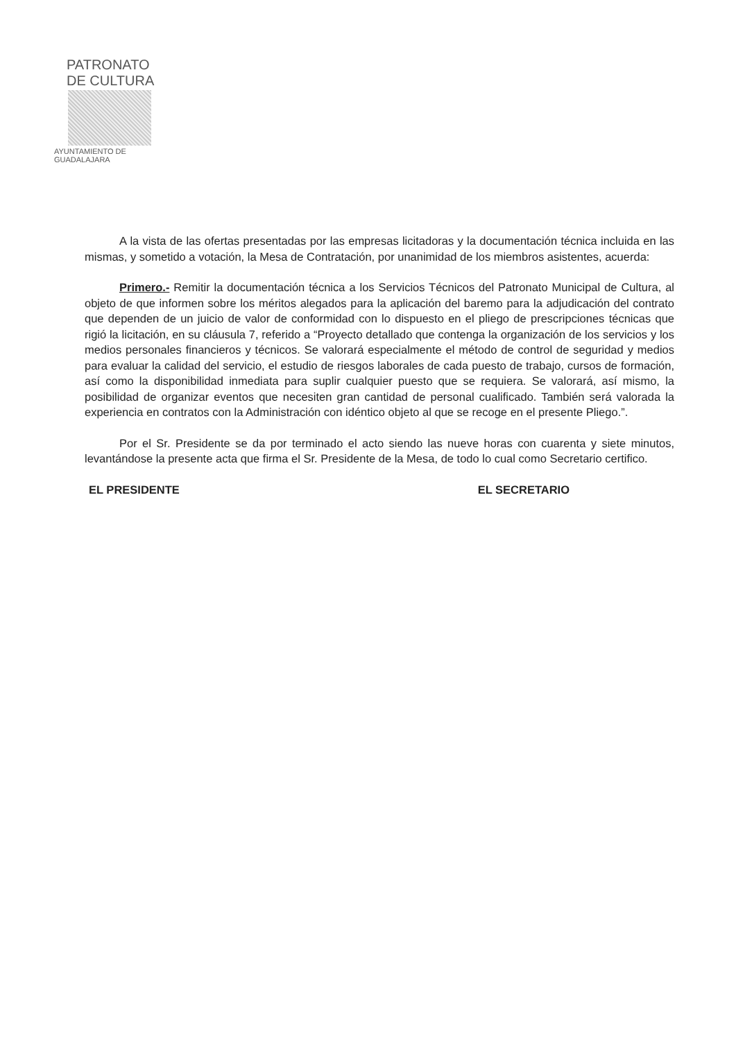PATRONATO DE CULTURA
AYUNTAMIENTO DE GUADALAJARA
A la vista de las ofertas presentadas por las empresas licitadoras y la documentación técnica incluida en las mismas, y sometido a votación, la Mesa de Contratación, por unanimidad de los miembros asistentes, acuerda:
Primero.- Remitir la documentación técnica a los Servicios Técnicos del Patronato Municipal de Cultura, al objeto de que informen sobre los méritos alegados para la aplicación del baremo para la adjudicación del contrato que dependen de un juicio de valor de conformidad con lo dispuesto en el pliego de prescripciones técnicas que rigió la licitación, en su cláusula 7, referido a “Proyecto detallado que contenga la organización de los servicios y los medios personales financieros y técnicos. Se valorará especialmente el método de control de seguridad y medios para evaluar la calidad del servicio, el estudio de riesgos laborales de cada puesto de trabajo, cursos de formación, así como la disponibilidad inmediata para suplir cualquier puesto que se requiera. Se valorará, así mismo, la posibilidad de organizar eventos que necesiten gran cantidad de personal cualificado. También será valorada la experiencia en contratos con la Administración con idéntico objeto al que se recoge en el presente Pliego.”.
Por el Sr. Presidente se da por terminado el acto siendo las nueve horas con cuarenta y siete minutos, levantándose la presente acta que firma el Sr. Presidente de la Mesa, de todo lo cual como Secretario certifico.
EL PRESIDENTE EL SECRETARIO